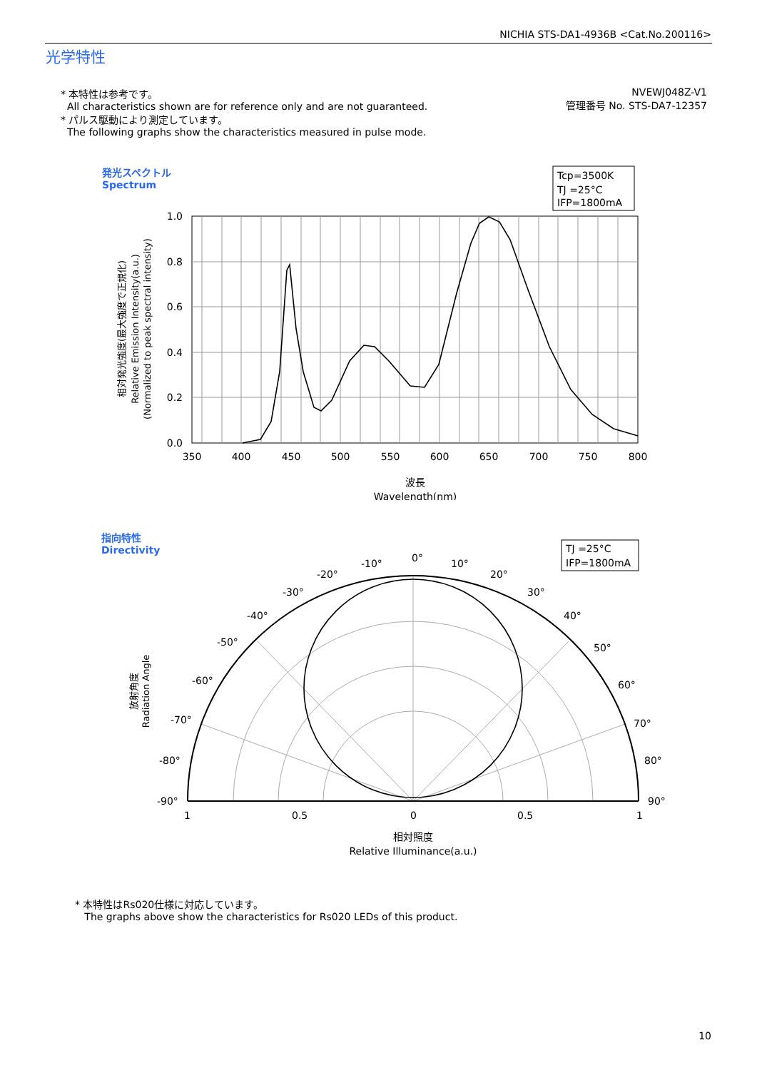NICHIA STS-DA1-4936B <Cat.No.200116>
光学特性
* 本特性は参考です。
All characteristics shown are for reference only and are not guaranteed.
* パルス駆動により測定しています。
The following graphs show the characteristics measured in pulse mode.
NVEWJ048Z-V1
管理番号 No. STS-DA7-12357
発光スペクトル
Spectrum
Tcp=3500K
TJ =25°C
IFP=1800mA
1.0
0.8
0.6
0.4
0.2
0.0
350
400
450
500
550
600
650
700
750
800
波長
Wavelength(nm)
相対発光強度(最大強度で正規化)
Relative Emission Intensity(a.u.)
(Normalized to peak spectral intensity)
指向特性
Directivity
TJ =25°C
IFP=1800mA
0°
10°
20°
30°
40°
50°
60°
70°
80°
90°
-10°
-20°
-30°
-40°
-50°
-60°
-70°
-80°
-90°
1
0.5
0
0.5
1
相対照度
Relative Illuminance(a.u.)
放射角度
Radiation Angle
* 本特性はRs020仕様に対応しています。
The graphs above show the characteristics for Rs020 LEDs of this product.
10